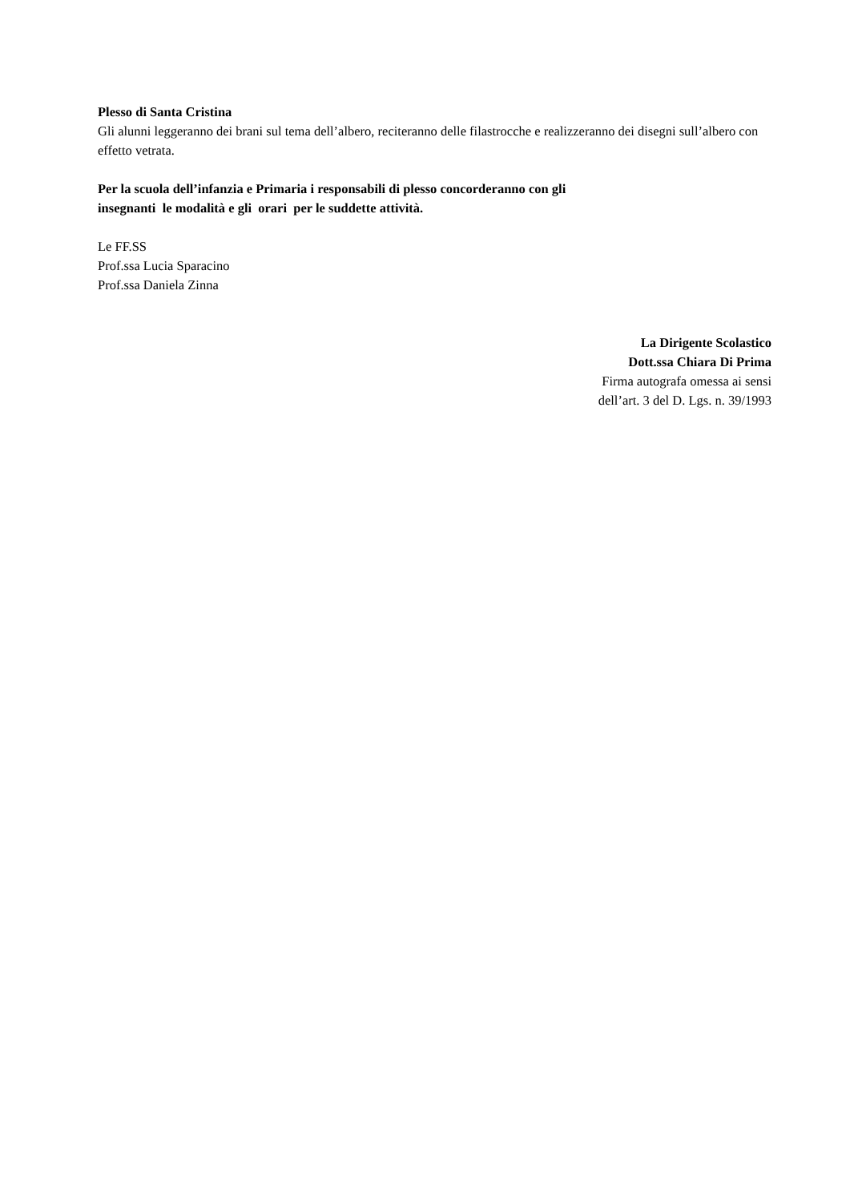Plesso di Santa Cristina
Gli alunni leggeranno dei brani sul tema dell’albero, reciteranno delle filastrocche e realizzeranno dei disegni sull’albero con effetto vetrata.
Per la scuola dell’infanzia e Primaria i responsabili di plesso concorderanno con gli
insegnanti le modalità e gli orari per le suddette attività.
Le FF.SS
Prof.ssa Lucia Sparacino
Prof.ssa Daniela Zinna
La Dirigente Scolastico
Dott.ssa Chiara Di Prima
Firma autografa omessa ai sensi
dell’art. 3 del D. Lgs. n. 39/1993